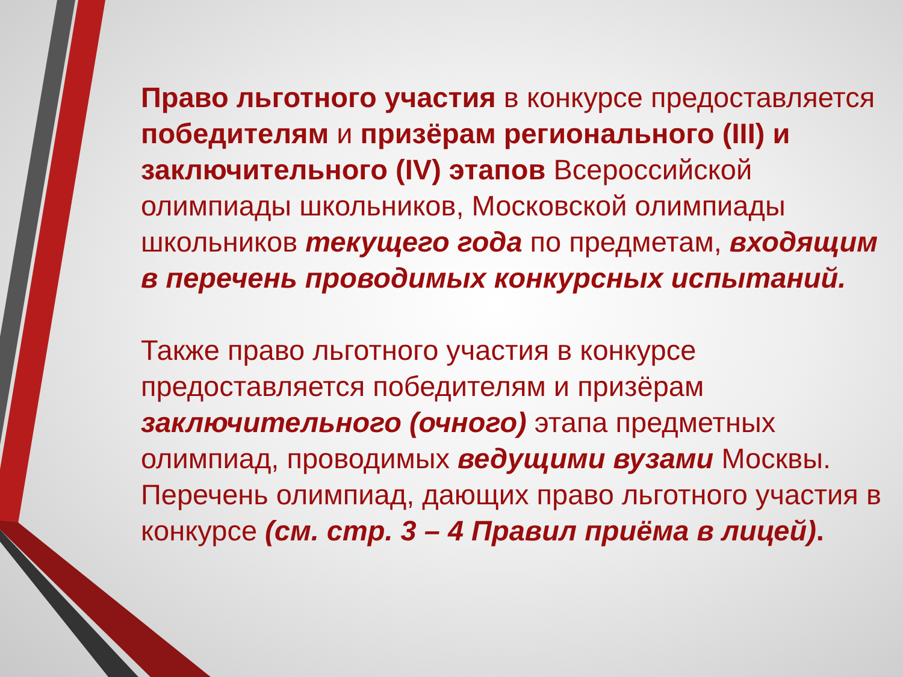Право льготного участия в конкурсе предоставляется победителям и призёрам регионального (III) и заключительного (IV) этапов Всероссийской олимпиады школьников, Московской олимпиады школьников текущего года по предметам, входящим в перечень проводимых конкурсных испытаний.
Также право льготного участия в конкурсе предоставляется победителям и призёрам заключительного (очного) этапа предметных олимпиад, проводимых ведущими вузами Москвы. Перечень олимпиад, дающих право льготного участия в конкурсе (см. стр. 3 – 4 Правил приёма в лицей).